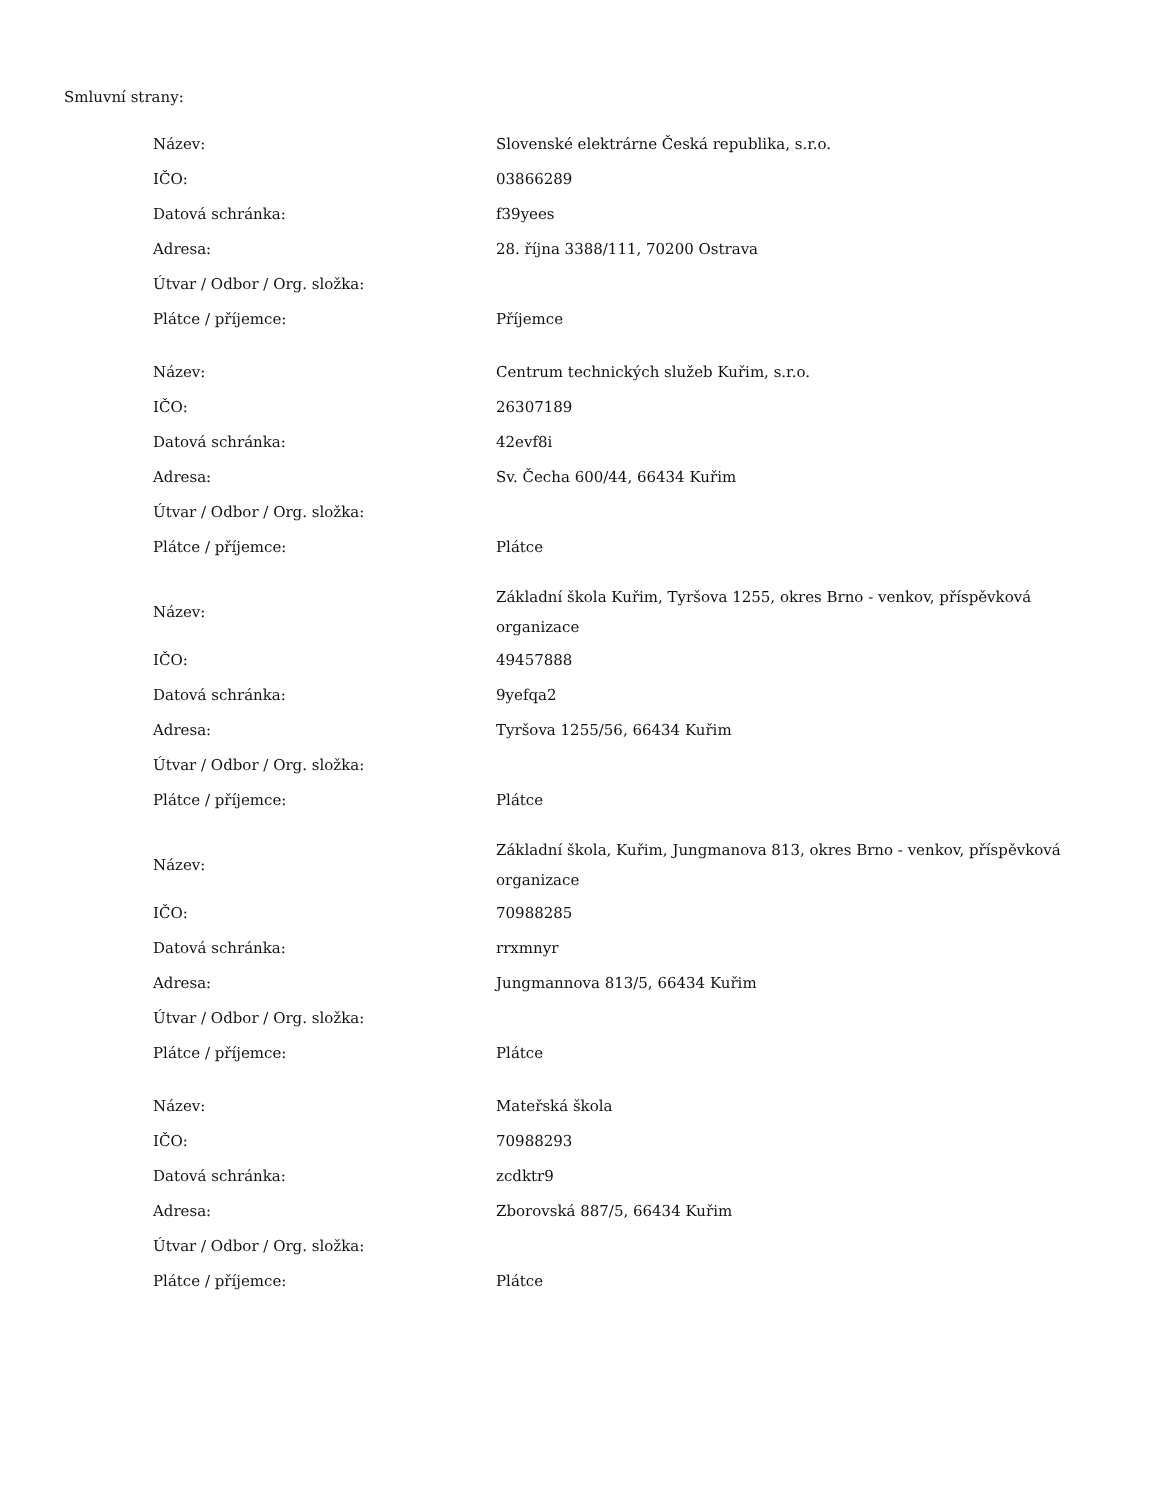Smluvní strany:
| Název: | Slovenské elektrárne Česká republika, s.r.o. |
| IČO: | 03866289 |
| Datová schránka: | f39yees |
| Adresa: | 28. října 3388/111, 70200 Ostrava |
| Útvar / Odbor / Org. složka: | |
| Plátce / příjemce: | Příjemce |
| Název: | Centrum technických služeb Kuřim, s.r.o. |
| IČO: | 26307189 |
| Datová schránka: | 42evf8i |
| Adresa: | Sv. Čecha 600/44, 66434 Kuřim |
| Útvar / Odbor / Org. složka: | |
| Plátce / příjemce: | Plátce |
| Název: | Základní škola Kuřim, Tyršova 1255, okres Brno - venkov, příspěvková organizace |
| IČO: | 49457888 |
| Datová schránka: | 9yefqa2 |
| Adresa: | Tyršova 1255/56, 66434 Kuřim |
| Útvar / Odbor / Org. složka: | |
| Plátce / příjemce: | Plátce |
| Název: | Základní škola, Kuřim, Jungmanova 813, okres Brno - venkov, příspěvková organizace |
| IČO: | 70988285 |
| Datová schránka: | rrxmnyr |
| Adresa: | Jungmannova 813/5, 66434 Kuřim |
| Útvar / Odbor / Org. složka: | |
| Plátce / příjemce: | Plátce |
| Název: | Mateřská škola |
| IČO: | 70988293 |
| Datová schránka: | zcdktr9 |
| Adresa: | Zborovská 887/5, 66434 Kuřim |
| Útvar / Odbor / Org. složka: | |
| Plátce / příjemce: | Plátce |